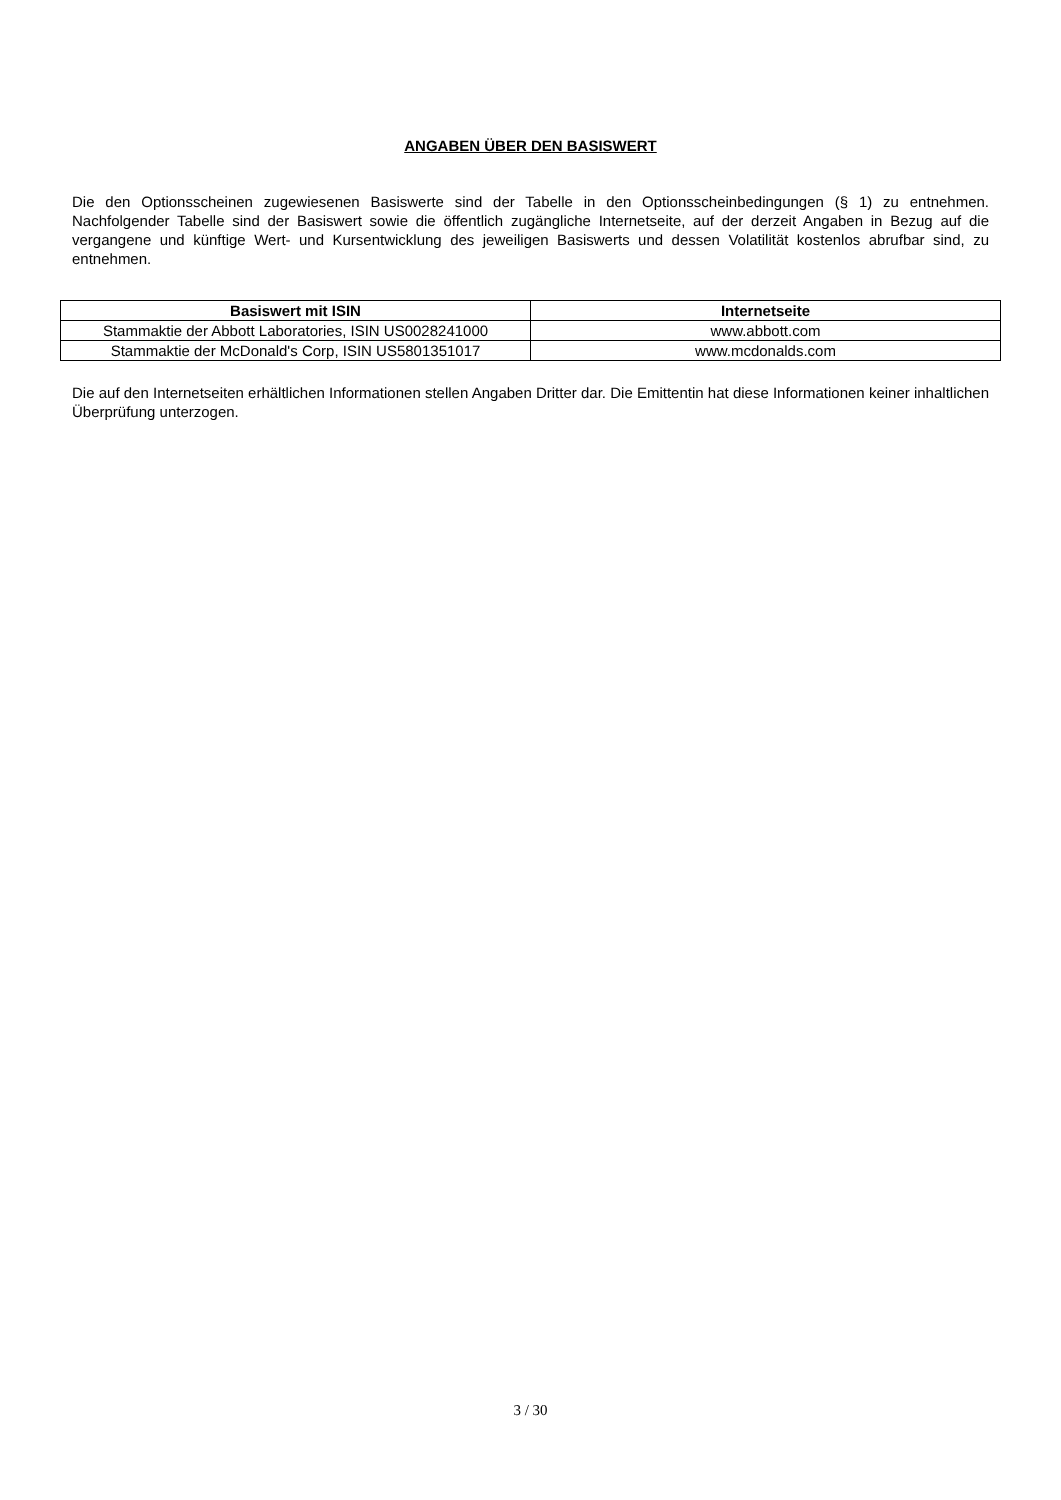ANGABEN ÜBER DEN BASISWERT
Die den Optionsscheinen zugewiesenen Basiswerte sind der Tabelle in den Optionsscheinbedingungen (§ 1) zu entnehmen. Nachfolgender Tabelle sind der Basiswert sowie die öffentlich zugängliche Internetseite, auf der derzeit Angaben in Bezug auf die vergangene und künftige Wert- und Kursentwicklung des jeweiligen Basiswerts und dessen Volatilität kostenlos abrufbar sind, zu entnehmen.
| Basiswert mit ISIN | Internetseite |
| --- | --- |
| Stammaktie der Abbott Laboratories, ISIN US0028241000 | www.abbott.com |
| Stammaktie der McDonald's Corp, ISIN US5801351017 | www.mcdonalds.com |
Die auf den Internetseiten erhältlichen Informationen stellen Angaben Dritter dar. Die Emittentin hat diese Informationen keiner inhaltlichen Überprüfung unterzogen.
3 / 30